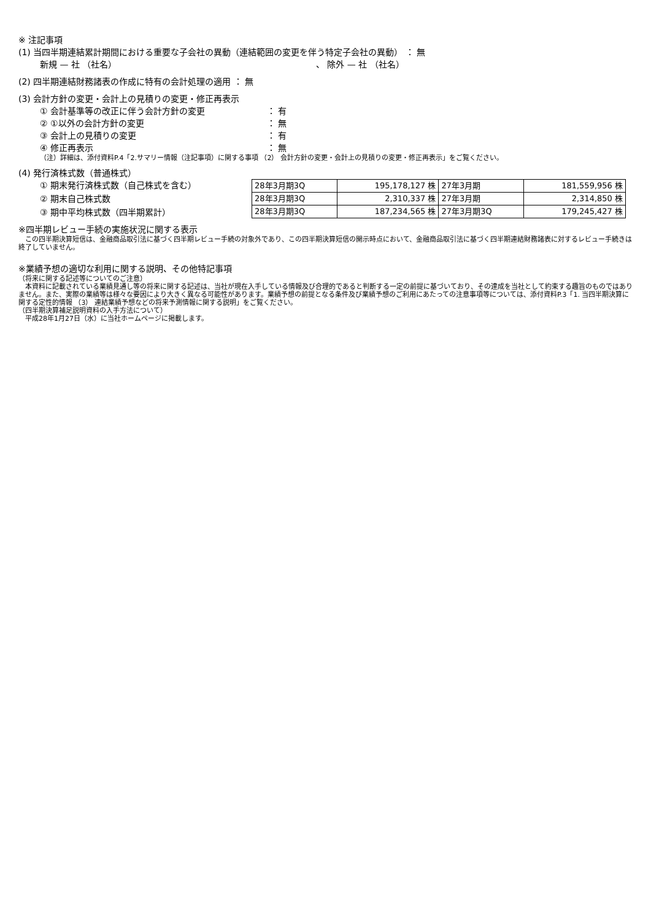※ 注記事項
(1) 当四半期連結累計期間における重要な子会社の異動（連結範囲の変更を伴う特定子会社の異動） ： 無
新規 — 社 （社名） 、 除外 — 社 （社名）
(2) 四半期連結財務諸表の作成に特有の会計処理の適用 ： 無
(3) 会計方針の変更・会計上の見積りの変更・修正再表示
① 会計基準等の改正に伴う会計方針の変更 ： 有
② ①以外の会計方針の変更 ： 無
③ 会計上の見積りの変更 ： 有
④ 修正再表示 ： 無
（注）詳細は、添付資料P.4「2.サマリー情報（注記事項）に関する事項 （2） 会計方針の変更・会計上の見積りの変更・修正再表示」をご覧ください。
(4) 発行済株式数（普通株式）
① 期末発行済株式数（自己株式を含む）
② 期末自己株式数
③ 期中平均株式数（四半期累計）
| 28年3月期3Q | 195,178,127 株 | 27年3月期 | 181,559,956 株 |
| 28年3月期3Q | 2,310,337 株 | 27年3月期 | 2,314,850 株 |
| 28年3月期3Q | 187,234,565 株 | 27年3月期3Q | 179,245,427 株 |
※四半期レビュー手続の実施状況に関する表示
　この四半期決算短信は、金融商品取引法に基づく四半期レビュー手続の対象外であり、この四半期決算短信の開示時点において、金融商品取引法に基づく四半期連結財務諸表に対するレビュー手続きは終了していません。
※業績予想の適切な利用に関する説明、その他特記事項
（将来に関する記述等についてのご注意）
　本資料に記載されている業績見通し等の将来に関する記述は、当社が現在入手している情報及び合理的であると判断する一定の前提に基づいており、その達成を当社として約束する趣旨のものではありません。また、実際の業績等は様々な要因により大きく異なる可能性があります。業績予想の前提となる条件及び業績予想のご利用にあたっての注意事項等については、添付資料P.3「1. 当四半期決算に関する定性的情報 （3） 連結業績予想などの将来予測情報に関する説明」をご覧ください。
（四半期決算補足説明資料の入手方法について）
　平成28年1月27日（水）に当社ホームページに掲載します。